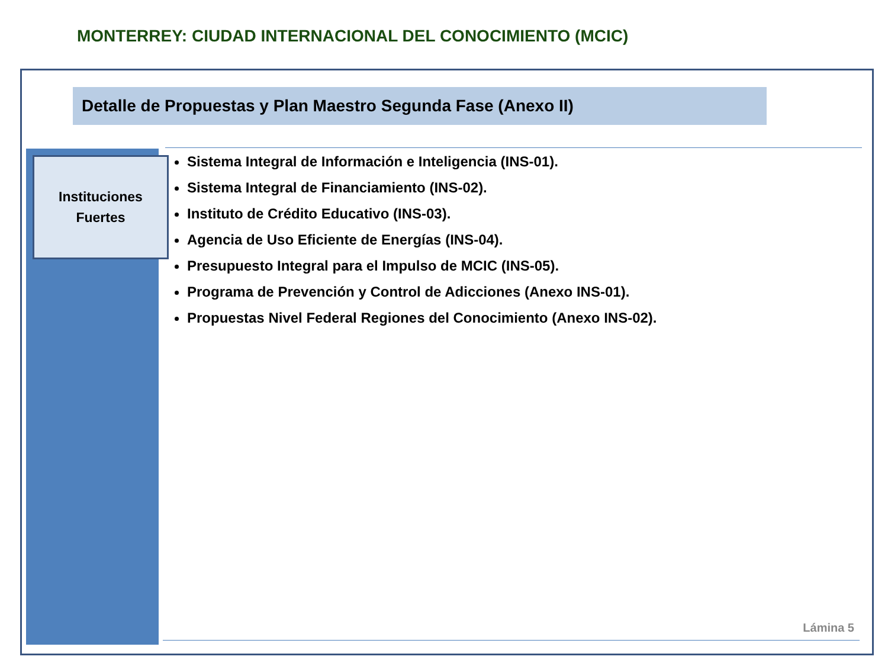MONTERREY: CIUDAD INTERNACIONAL DEL CONOCIMIENTO (MCIC)
Detalle de Propuestas y Plan Maestro Segunda Fase (Anexo II)
Instituciones
Fuertes
Sistema Integral de Información e Inteligencia (INS-01).
Sistema Integral de Financiamiento (INS-02).
Instituto de Crédito Educativo (INS-03).
Agencia de Uso Eficiente de Energías (INS-04).
Presupuesto Integral para el Impulso de MCIC (INS-05).
Programa de Prevención y Control de Adicciones (Anexo INS-01).
Propuestas Nivel Federal Regiones del Conocimiento (Anexo INS-02).
Lámina 5